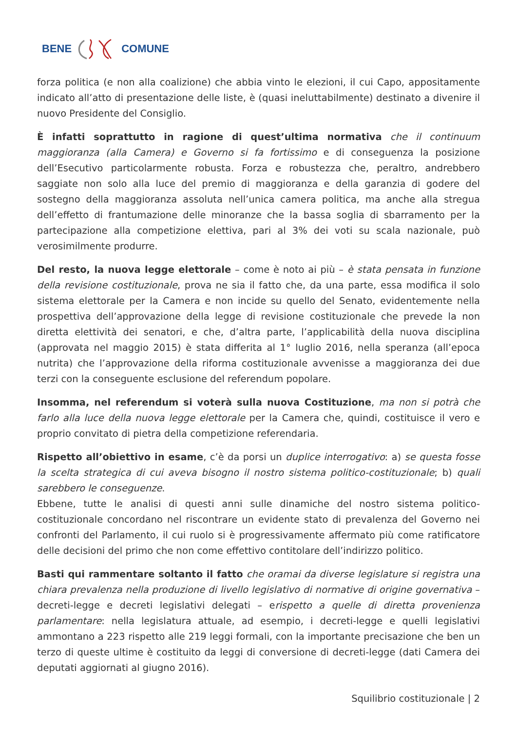BENE COMUNE
forza politica (e non alla coalizione) che abbia vinto le elezioni, il cui Capo, appositamente indicato all’atto di presentazione delle liste, è (quasi ineluttabilmente) destinato a divenire il nuovo Presidente del Consiglio.
È infatti soprattutto in ragione di quest’ultima normativa che il continuum maggioranza (alla Camera) e Governo si fa fortissimo e di conseguenza la posizione dell’Esecutivo particolarmente robusta. Forza e robustezza che, peraltro, andrebbero saggiate non solo alla luce del premio di maggioranza e della garanzia di godere del sostegno della maggioranza assoluta nell’unica camera politica, ma anche alla stregua dell’effetto di frantumazione delle minoranze che la bassa soglia di sbarramento per la partecipazione alla competizione elettiva, pari al 3% dei voti su scala nazionale, può verosimilmente produrre.
Del resto, la nuova legge elettorale – come è noto ai più – è stata pensata in funzione della revisione costituzionale, prova ne sia il fatto che, da una parte, essa modifica il solo sistema elettorale per la Camera e non incide su quello del Senato, evidentemente nella prospettiva dell’approvazione della legge di revisione costituzionale che prevede la non diretta elettività dei senatori, e che, d’altra parte, l’applicabilità della nuova disciplina (approvata nel maggio 2015) è stata differita al 1° luglio 2016, nella speranza (all’epoca nutrita) che l’approvazione della riforma costituzionale avvenisse a maggioranza dei due terzi con la conseguente esclusione del referendum popolare.
Insomma, nel referendum si voterà sulla nuova Costituzione, ma non si potrà che farlo alla luce della nuova legge elettorale per la Camera che, quindi, costituisce il vero e proprio convitato di pietra della competizione referendaria.
Rispetto all’obiettivo in esame, c’è da porsi un duplice interrogativo: a) se questa fosse la scelta strategica di cui aveva bisogno il nostro sistema politico-costituzionale; b) quali sarebbero le conseguenze.
Ebbene, tutte le analisi di questi anni sulle dinamiche del nostro sistema politico-costituzionale concordano nel riscontrare un evidente stato di prevalenza del Governo nei confronti del Parlamento, il cui ruolo si è progressivamente affermato più come ratificatore delle decisioni del primo che non come effettivo contitolare dell’indirizzo politico.
Basti qui rammentare soltanto il fatto che oramai da diverse legislature si registra una chiara prevalenza nella produzione di livello legislativo di normative di origine governativa – decreti-legge e decreti legislativi delegati – erispetto a quelle di diretta provenienza parlamentare: nella legislatura attuale, ad esempio, i decreti-legge e quelli legislativi ammontano a 223 rispetto alle 219 leggi formali, con la importante precisazione che ben un terzo di queste ultime è costituito da leggi di conversione di decreti-legge (dati Camera dei deputati aggiornati al giugno 2016).
Squilibrio costituzionale | 2